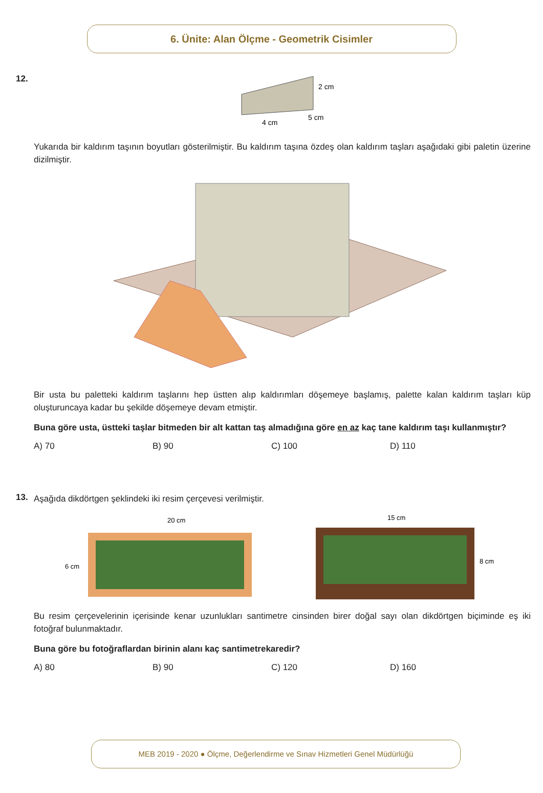6. Ünite: Alan Ölçme - Geometrik Cisimler
12.
2 cm
4 cm
5 cm
Yukarıda bir kaldırım taşının boyutları gösterilmiştir. Bu kaldırım taşına özdeş olan kaldırım taşları aşağıdaki gibi paletin üzerine dizilmiştir.
Bir usta bu paletteki kaldırım taşlarını hep üstten alıp kaldırımları döşemeye başlamış, palette kalan kaldırım taşları küp oluşturuncaya kadar bu şekilde döşemeye devam etmiştir.
Buna göre usta, üstteki taşlar bitmeden bir alt kattan taş almadığına göre en az kaç tane kaldırım taşı kullanmıştır?
A) 70 B) 90 C) 100 D) 110
13.
Aşağıda dikdörtgen şeklindeki iki resim çerçevesi verilmiştir.
20 cm
6 cm
15 cm
8 cm
Bu resim çerçevelerinin içerisinde kenar uzunlukları santimetre cinsinden birer doğal sayı olan dikdörtgen biçiminde eş iki fotoğraf bulunmaktadır.
Buna göre bu fotoğraflardan birinin alanı kaç santimetrekaredir?
A) 80 B) 90 C) 120 D) 160
MEB 2019 - 2020 ● Ölçme, Değerlendirme ve Sınav Hizmetleri Genel Müdürlüğü